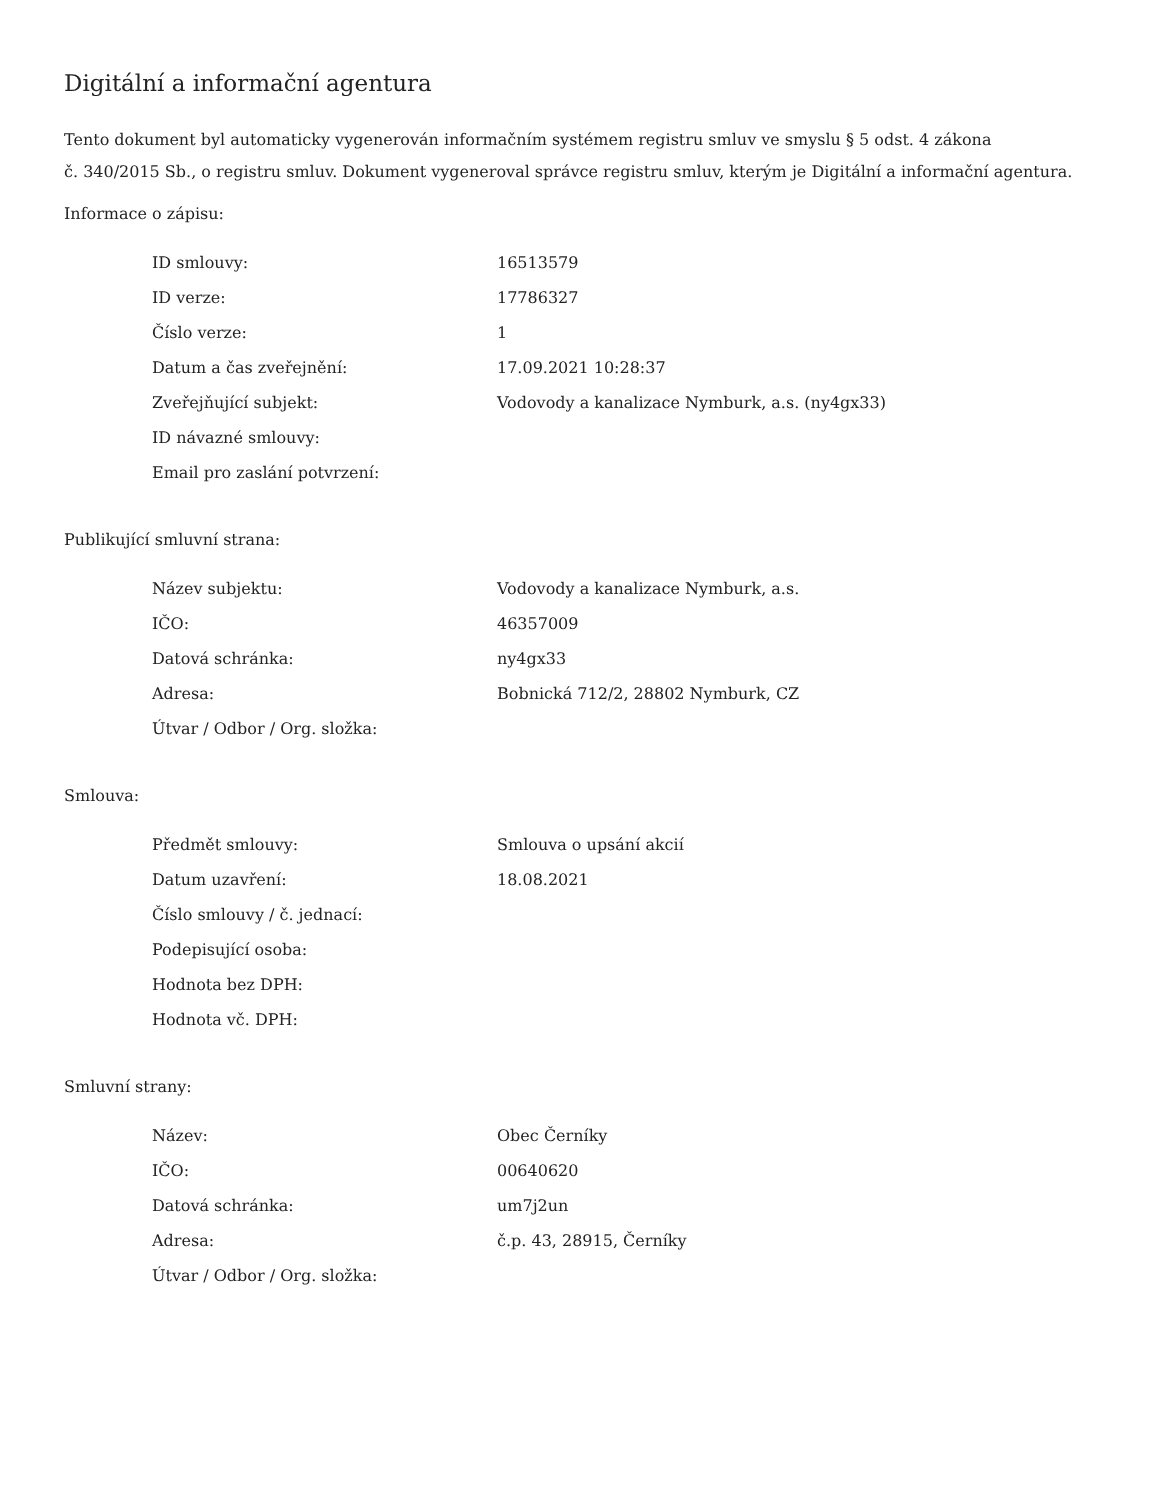Digitální a informační agentura
Tento dokument byl automaticky vygenerován informačním systémem registru smluv ve smyslu § 5 odst. 4 zákona
č. 340/2015 Sb., o registru smluv. Dokument vygeneroval správce registru smluv, kterým je Digitální a informační agentura.
Informace o zápisu:
| ID smlouvy: | 16513579 |
| ID verze: | 17786327 |
| Číslo verze: | 1 |
| Datum a čas zveřejnění: | 17.09.2021 10:28:37 |
| Zveřejňující subjekt: | Vodovody a kanalizace Nymburk, a.s. (ny4gx33) |
| ID návazné smlouvy: | |
| Email pro zaslání potvrzení: | |
Publikující smluvní strana:
| Název subjektu: | Vodovody a kanalizace Nymburk, a.s. |
| IČO: | 46357009 |
| Datová schránka: | ny4gx33 |
| Adresa: | Bobnická 712/2, 28802 Nymburk, CZ |
| Útvar / Odbor / Org. složka: | |
Smlouva:
| Předmět smlouvy: | Smlouva o upsání akcií |
| Datum uzavření: | 18.08.2021 |
| Číslo smlouvy / č. jednací: | |
| Podepisující osoba: | |
| Hodnota bez DPH: | |
| Hodnota vč. DPH: | |
Smluvní strany:
| Název: | Obec Černíky |
| IČO: | 00640620 |
| Datová schránka: | um7j2un |
| Adresa: | č.p. 43, 28915, Černíky |
| Útvar / Odbor / Org. složka: | |